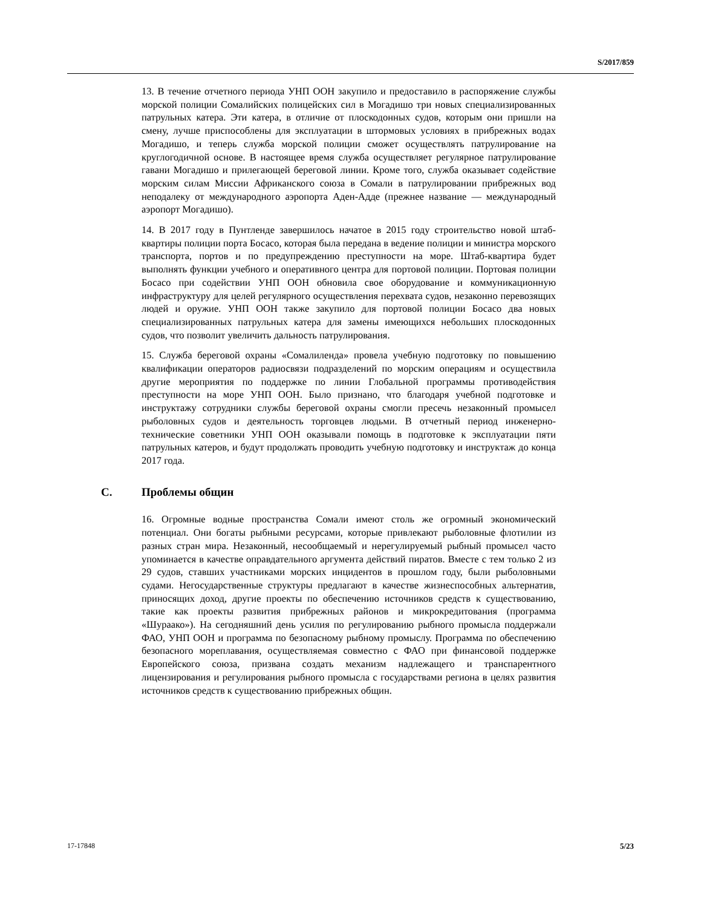S/2017/859
13. В течение отчетного периода УНП ООН закупило и предоставило в распоряжение службы морской полиции Сомалийских полицейских сил в Могадишо три новых специализированных патрульных катера. Эти катера, в отличие от плоскодонных судов, которым они пришли на смену, лучше приспособлены для эксплуатации в штормовых условиях в прибрежных водах Могадишо, и теперь служба морской полиции сможет осуществлять патрулирование на круглогодичной основе. В настоящее время служба осуществляет регулярное патрулирование гавани Могадишо и прилегающей береговой линии. Кроме того, служба оказывает содействие морским силам Миссии Африканского союза в Сомали в патрулировании прибрежных вод неподалеку от международного аэропорта Аден-Адде (прежнее название — международный аэропорт Могадишо).
14. В 2017 году в Пунтленде завершилось начатое в 2015 году строительство новой штаб-квартиры полиции порта Босасо, которая была передана в ведение полиции и министра морского транспорта, портов и по предупреждению преступности на море. Штаб-квартира будет выполнять функции учебного и оперативного центра для портовой полиции. Портовая полиции Босасо при содействии УНП ООН обновила свое оборудование и коммуникационную инфраструктуру для целей регулярного осуществления перехвата судов, незаконно перевозящих людей и оружие. УНП ООН также закупило для портовой полиции Босасо два новых специализированных патрульных катера для замены имеющихся небольших плоскодонных судов, что позволит увеличить дальность патрулирования.
15. Служба береговой охраны «Сомалиленда» провела учебную подготовку по повышению квалификации операторов радиосвязи подразделений по морским операциям и осуществила другие мероприятия по поддержке по линии Глобальной программы противодействия преступности на море УНП ООН. Было признано, что благодаря учебной подготовке и инструктажу сотрудники службы береговой охраны смогли пресечь незаконный промысел рыболовных судов и деятельность торговцев людьми. В отчетный период инженерно-технические советники УНП ООН оказывали помощь в подготовке к эксплуатации пяти патрульных катеров, и будут продолжать проводить учебную подготовку и инструктаж до конца 2017 года.
C. Проблемы общин
16. Огромные водные пространства Сомали имеют столь же огромный экономический потенциал. Они богаты рыбными ресурсами, которые привлекают рыболовные флотилии из разных стран мира. Незаконный, несообщаемый и нерегулируемый рыбный промысел часто упоминается в качестве оправдательного аргумента действий пиратов. Вместе с тем только 2 из 29 судов, ставших участниками морских инцидентов в прошлом году, были рыболовными судами. Негосударственные структуры предлагают в качестве жизнеспособных альтернатив, приносящих доход, другие проекты по обеспечению источников средств к существованию, такие как проекты развития прибрежных районов и микрокредитования (программа «Шураако»). На сегодняшний день усилия по регулированию рыбного промысла поддержали ФАО, УНП ООН и программа по безопасному рыбному промыслу. Программа по обеспечению безопасного мореплавания, осуществляемая совместно с ФАО при финансовой поддержке Европейского союза, призвана создать механизм надлежащего и транспарентного лицензирования и регулирования рыбного промысла с государствами региона в целях развития источников средств к существованию прибрежных общин.
17-17848 5/23